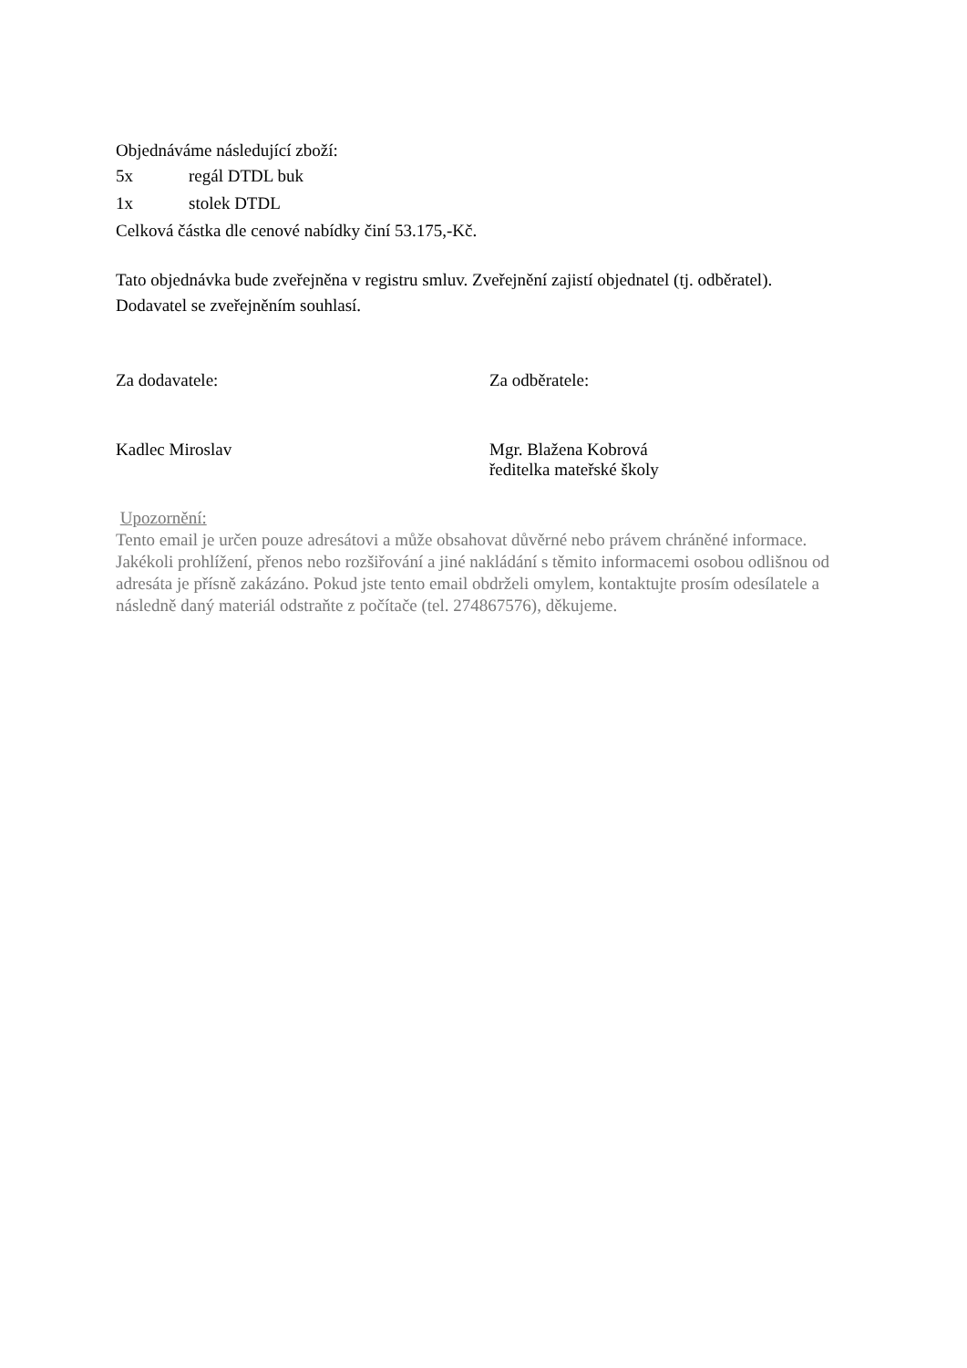Objednáváme následující zboží:
5x regál DTDL buk
1x stolek DTDL
Celková částka dle cenové nabídky činí 53.175,-Kč.
Tato objednávka bude zveřejněna v registru smluv. Zveřejnění zajistí objednatel (tj. odběratel).
Dodavatel se zveřejněním souhlasí.
Za dodavatele: Za odběratele:
Kadlec Miroslav Mgr. Blažena Kobrová
ředitelka mateřské školy
Upozornění:
Tento email je určen pouze adresátovi a může obsahovat důvěrné nebo právem chráněné informace. Jakékoli prohlížení, přenos nebo rozšiřování a jiné nakládání s těmito informacemi osobou odlišnou od adresáta je přísně zakázáno. Pokud jste tento email obdrželi omylem, kontaktujte prosím odesílatele a následně daný materiál odstraňte z počítače (tel. 274867576), děkujeme.